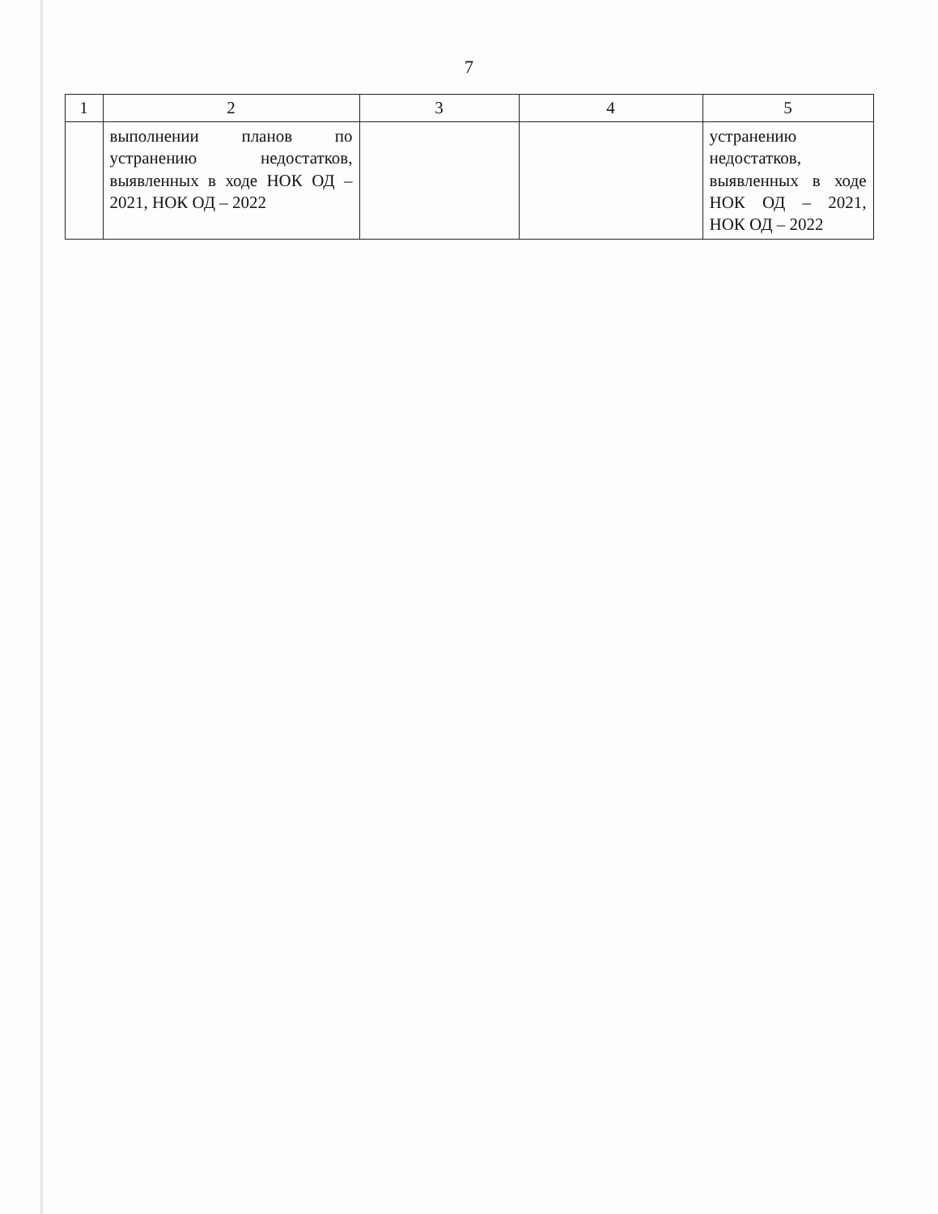7
| 1 | 2 | 3 | 4 | 5 |
| --- | --- | --- | --- | --- |
| | выполнении планов по устранению недостатков, выявленных в ходе НОК ОД – 2021, НОК ОД – 2022 | | | устранению недостатков, выявленных в ходе НОК ОД – 2021, НОК ОД – 2022 |